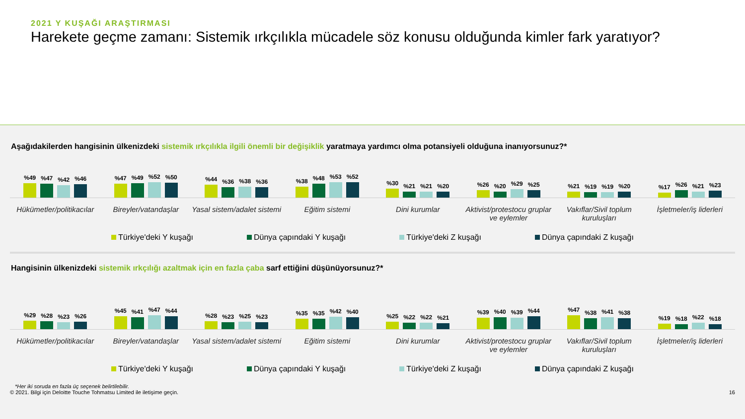2021 Y KUŞAĞI ARAŞTIRMASI
Harekete geçme zamanı: Sistemik ırkçılıkla mücadele söz konusu olduğunda kimler fark yaratıyor?
Aşağıdakilerden hangisinin ülkenizdeki sistemik ırkçılıkla ilgili önemli bir değişiklik yaratmaya yardımcı olma potansiyeli olduğuna inanıyorsunuz?*
%49
%47
%42
%46
%47
%49
%52
%50
%44
%36
%38
%36
%38
%48
%53
%52
%30
%21
%21
%20
%26
%20
%29
%25
%21
%19
%19
%20
%17
%26
%21
%23
Hükümetler/politikacılar Bireyler/vatandaşlar Yasal sistem/adalet sistemi Eğitim sistemi Dini kurumlar Aktivist/protestocu gruplar ve eylemler
Vakıflar/Sivil toplum kuruluşları
İşletmeler/iş liderleri
Türkiye'deki Y kuşağı Dünya çapındaki Y kuşağı Türkiye'deki Z kuşağı Dünya çapındaki Z kuşağı
Hangisinin ülkenizdeki sistemik ırkçılığı azaltmak için en fazla çaba sarf ettiğini düşünüyorsunuz?*
%29
%28
%23
%26
%45
%41
%47
%44
%28
%23
%25
%23
%35
%35
%42
%40
%25
%22
%22
%21
%39
%40
%39
%44
%47
%38
%41
%38
%19
%18
%22
%18
Hükümetler/politikacılar Bireyler/vatandaşlar Yasal sistem/adalet sistemi Eğitim sistemi Dini kurumlar Aktivist/protestocu gruplar ve eylemler
Vakıflar/Sivil toplum kuruluşları
İşletmeler/iş liderleri
Türkiye'deki Y kuşağı Dünya çapındaki Y kuşağı Türkiye'deki Z kuşağı Dünya çapındaki Z kuşağı
*Her iki soruda en fazla üç seçenek belirtilebilir.
© 2021. Bilgi için Deloitte Touche Tohmatsu Limited ile iletişime geçin. 16